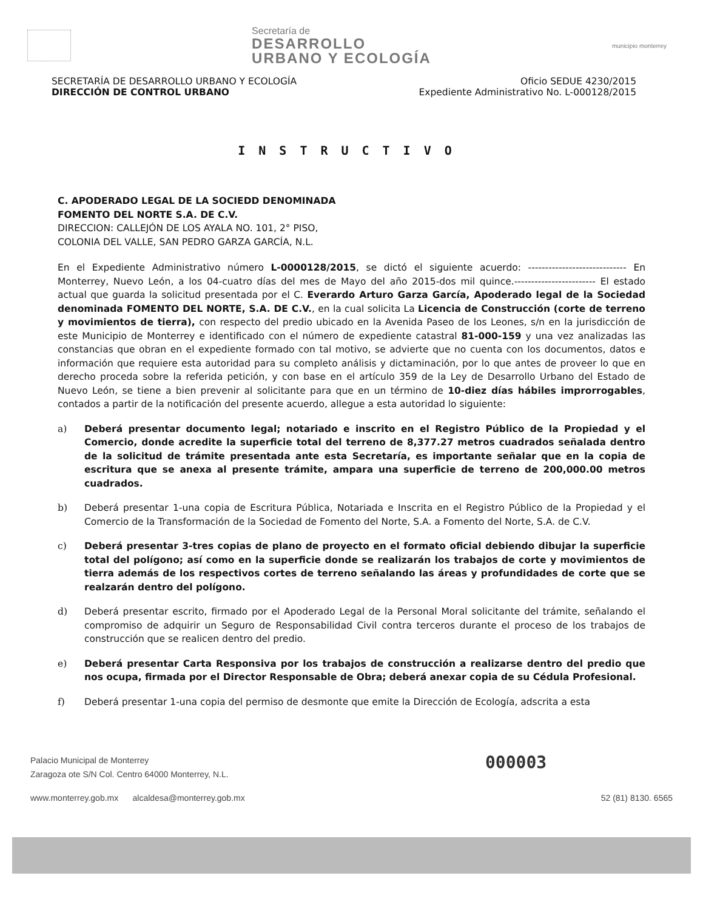Secretaría de
DESARROLLO
URBANO Y ECOLOGÍA
municipio monterrey
SECRETARÍA DE DESARROLLO URBANO Y ECOLOGÍA
DIRECCIÓN DE CONTROL URBANO
Oficio SEDUE 4230/2015
Expediente Administrativo No. L-000128/2015
INSTRUCTIVO
C. APODERADO LEGAL DE LA SOCIEDD DENOMINADA
FOMENTO DEL NORTE S.A. DE C.V.
DIRECCION: CALLEJÓN DE LOS AYALA NO. 101, 2° PISO,
COLONIA DEL VALLE, SAN PEDRO GARZA GARCÍA, N.L.
En el Expediente Administrativo número L-0000128/2015, se dictó el siguiente acuerdo: ----------------------------- En Monterrey, Nuevo León, a los 04-cuatro días del mes de Mayo del año 2015-dos mil quince.------------------------ El estado actual que guarda la solicitud presentada por el C. Everardo Arturo Garza García, Apoderado legal de la Sociedad denominada FOMENTO DEL NORTE, S.A. DE C.V., en la cual solicita La Licencia de Construcción (corte de terreno y movimientos de tierra), con respecto del predio ubicado en la Avenida Paseo de los Leones, s/n en la jurisdicción de este Municipio de Monterrey e identificado con el número de expediente catastral 81-000-159 y una vez analizadas las constancias que obran en el expediente formado con tal motivo, se advierte que no cuenta con los documentos, datos e información que requiere esta autoridad para su completo análisis y dictaminación, por lo que antes de proveer lo que en derecho proceda sobre la referida petición, y con base en el artículo 359 de la Ley de Desarrollo Urbano del Estado de Nuevo León, se tiene a bien prevenir al solicitante para que en un término de 10-diez días hábiles improrrogables, contados a partir de la notificación del presente acuerdo, allegue a esta autoridad lo siguiente:
a) Deberá presentar documento legal; notariado e inscrito en el Registro Público de la Propiedad y el Comercio, donde acredite la superficie total del terreno de 8,377.27 metros cuadrados señalada dentro de la solicitud de trámite presentada ante esta Secretaría, es importante señalar que en la copia de escritura que se anexa al presente trámite, ampara una superficie de terreno de 200,000.00 metros cuadrados.
b) Deberá presentar 1-una copia de Escritura Pública, Notariada e Inscrita en el Registro Público de la Propiedad y el Comercio de la Transformación de la Sociedad de Fomento del Norte, S.A. a Fomento del Norte, S.A. de C.V.
c) Deberá presentar 3-tres copias de plano de proyecto en el formato oficial debiendo dibujar la superficie total del polígono; así como en la superficie donde se realizarán los trabajos de corte y movimientos de tierra además de los respectivos cortes de terreno señalando las áreas y profundidades de corte que se realzarán dentro del polígono.
d) Deberá presentar escrito, firmado por el Apoderado Legal de la Personal Moral solicitante del trámite, señalando el compromiso de adquirir un Seguro de Responsabilidad Civil contra terceros durante el proceso de los trabajos de construcción que se realicen dentro del predio.
e) Deberá presentar Carta Responsiva por los trabajos de construcción a realizarse dentro del predio que nos ocupa, firmada por el Director Responsable de Obra; deberá anexar copia de su Cédula Profesional.
f) Deberá presentar 1-una copia del permiso de desmonte que emite la Dirección de Ecología, adscrita a esta
Palacio Municipal de Monterrey
Zaragoza ote S/N Col. Centro 64000 Monterrey, N.L.
www.monterrey.gob.mx alcaldesa@monterrey.gob.mx 52 (81) 8130. 6565
000003